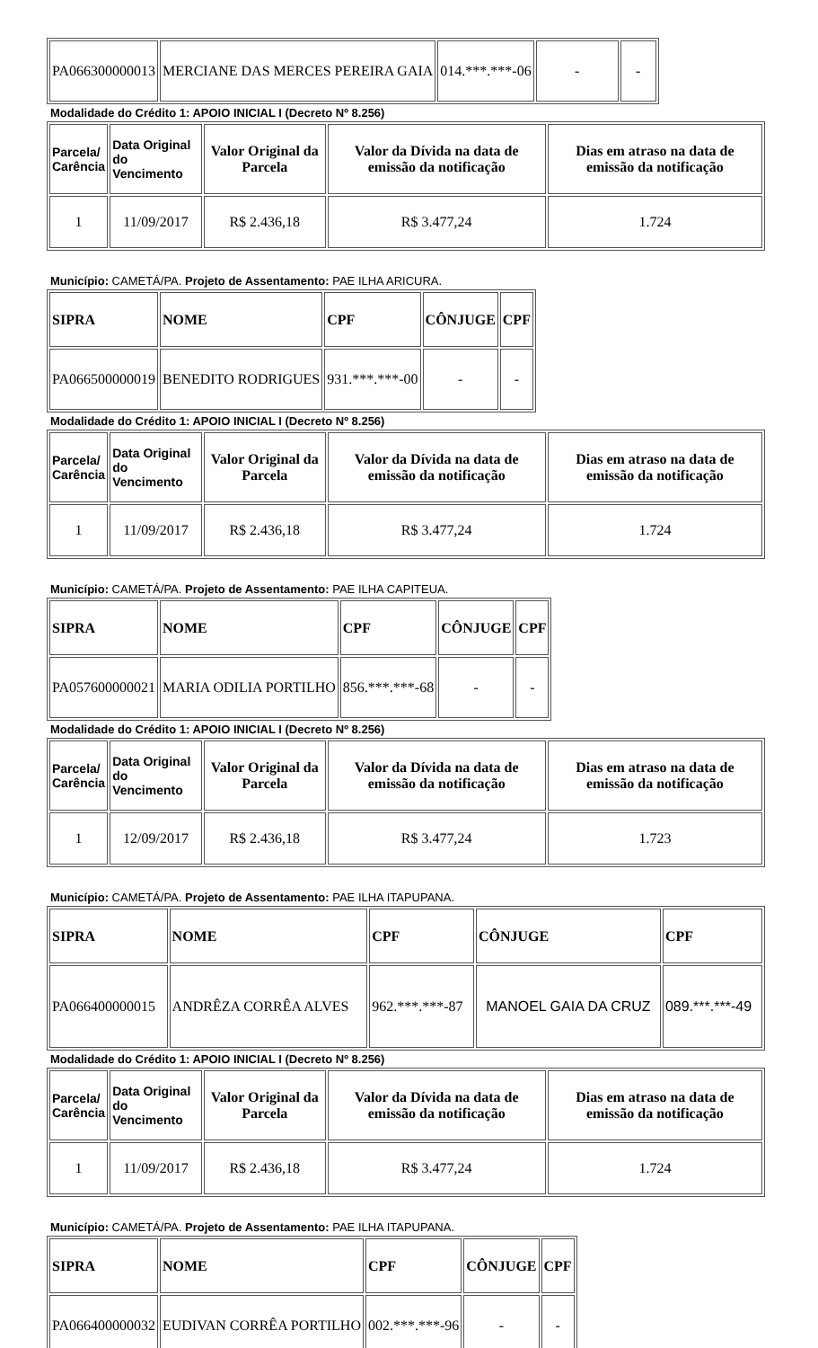| PA066300000013 | MERCIANE DAS MERCES PEREIRA GAIA | 014.***.***-06 | - | - |
Modalidade do Crédito 1: APOIO INICIAL I (Decreto Nº 8.256)
| Parcela/ Carência | Data Original do Vencimento | Valor Original da Parcela | Valor da Dívida na data de emissão da notificação | Dias em atraso na data de emissão da notificação |
| --- | --- | --- | --- | --- |
| 1 | 11/09/2017 | R$ 2.436,18 | R$ 3.477,24 | 1.724 |
Município: CAMETÁ/PA. Projeto de Assentamento: PAE ILHA ARICURA.
| SIPRA | NOME | CPF | CÔNJUGE | CPF |
| --- | --- | --- | --- | --- |
| PA066500000019 | BENEDITO RODRIGUES | 931.***.***-00 | - | - |
Modalidade do Crédito 1: APOIO INICIAL I (Decreto Nº 8.256)
| Parcela/ Carência | Data Original do Vencimento | Valor Original da Parcela | Valor da Dívida na data de emissão da notificação | Dias em atraso na data de emissão da notificação |
| --- | --- | --- | --- | --- |
| 1 | 11/09/2017 | R$ 2.436,18 | R$ 3.477,24 | 1.724 |
Município: CAMETÁ/PA. Projeto de Assentamento: PAE ILHA CAPITEUA.
| SIPRA | NOME | CPF | CÔNJUGE | CPF |
| --- | --- | --- | --- | --- |
| PA057600000021 | MARIA ODILIA PORTILHO | 856.***.***-68 | - | - |
Modalidade do Crédito 1: APOIO INICIAL I (Decreto Nº 8.256)
| Parcela/ Carência | Data Original do Vencimento | Valor Original da Parcela | Valor da Dívida na data de emissão da notificação | Dias em atraso na data de emissão da notificação |
| --- | --- | --- | --- | --- |
| 1 | 12/09/2017 | R$ 2.436,18 | R$ 3.477,24 | 1.723 |
Município: CAMETÁ/PA. Projeto de Assentamento: PAE ILHA ITAPUPANA.
| SIPRA | NOME | CPF | CÔNJUGE | CPF |
| --- | --- | --- | --- | --- |
| PA066400000015 | ANDRÊZA CORRÊA ALVES | 962.***.***-87 | MANOEL GAIA DA CRUZ | 089.***.***-49 |
Modalidade do Crédito 1: APOIO INICIAL I (Decreto Nº 8.256)
| Parcela/ Carência | Data Original do Vencimento | Valor Original da Parcela | Valor da Dívida na data de emissão da notificação | Dias em atraso na data de emissão da notificação |
| --- | --- | --- | --- | --- |
| 1 | 11/09/2017 | R$ 2.436,18 | R$ 3.477,24 | 1.724 |
Município: CAMETÁ/PA. Projeto de Assentamento: PAE ILHA ITAPUPANA.
| SIPRA | NOME | CPF | CÔNJUGE | CPF |
| --- | --- | --- | --- | --- |
| PA066400000032 | EUDIVAN CORRÊA PORTILHO | 002.***.***-96 | - | - |